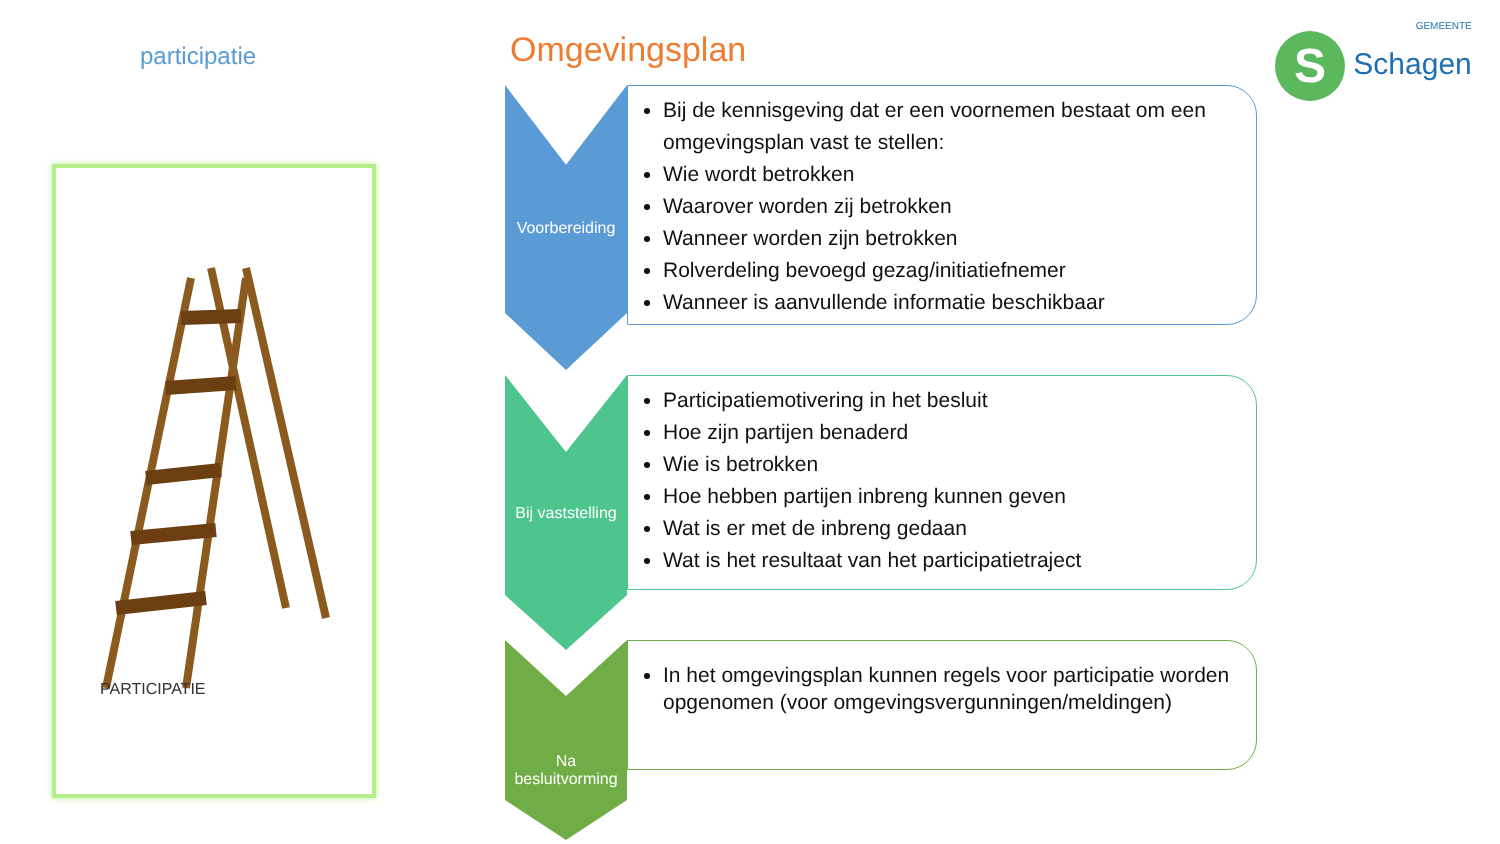participatie
PARTICIPATIE
Omgevingsplan GEMEENTE
S Schagen
Voorbereiding
Bij de kennisgeving dat er een voornemen bestaat om een omgevingsplan vast te stellen:
Wie wordt betrokken
Waarover worden zij betrokken
Wanneer worden zijn betrokken
Rolverdeling bevoegd gezag/initiatiefnemer
Wanneer is aanvullende informatie beschikbaar
Bij vaststelling
Participatiemotivering in het besluit
Hoe zijn partijen benaderd
Wie is betrokken
Hoe hebben partijen inbreng kunnen geven
Wat is er met de inbreng gedaan
Wat is het resultaat van het participatietraject
Na besluitvorming
In het omgevingsplan kunnen regels voor participatie worden opgenomen (voor omgevingsvergunningen/meldingen)